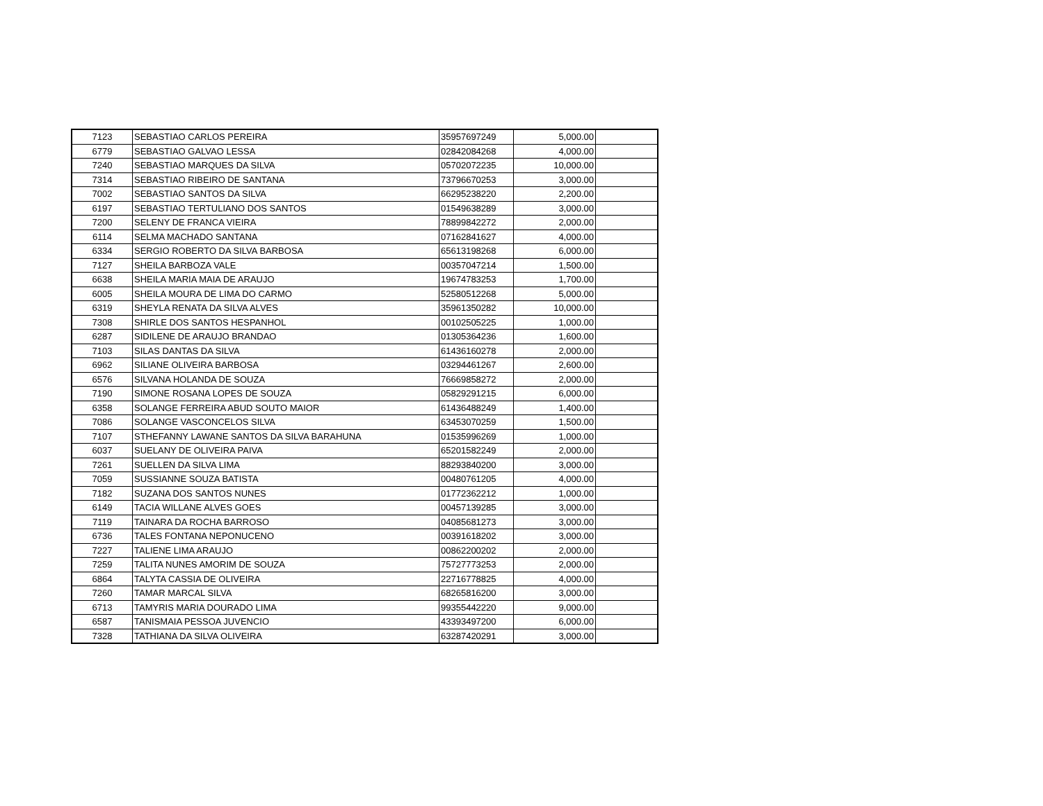| 7123 | SEBASTIAO CARLOS PEREIRA | 35957697249 | 5,000.00 | |
| 6779 | SEBASTIAO GALVAO LESSA | 02842084268 | 4,000.00 | |
| 7240 | SEBASTIAO MARQUES DA SILVA | 05702072235 | 10,000.00 | |
| 7314 | SEBASTIAO RIBEIRO DE SANTANA | 73796670253 | 3,000.00 | |
| 7002 | SEBASTIAO SANTOS DA SILVA | 66295238220 | 2,200.00 | |
| 6197 | SEBASTIAO TERTULIANO DOS SANTOS | 01549638289 | 3,000.00 | |
| 7200 | SELENY DE FRANCA VIEIRA | 78899842272 | 2,000.00 | |
| 6114 | SELMA MACHADO SANTANA | 07162841627 | 4,000.00 | |
| 6334 | SERGIO ROBERTO DA SILVA BARBOSA | 65613198268 | 6,000.00 | |
| 7127 | SHEILA BARBOZA VALE | 00357047214 | 1,500.00 | |
| 6638 | SHEILA MARIA MAIA DE ARAUJO | 19674783253 | 1,700.00 | |
| 6005 | SHEILA MOURA DE LIMA DO CARMO | 52580512268 | 5,000.00 | |
| 6319 | SHEYLA RENATA DA SILVA ALVES | 35961350282 | 10,000.00 | |
| 7308 | SHIRLE DOS SANTOS HESPANHOL | 00102505225 | 1,000.00 | |
| 6287 | SIDILENE DE ARAUJO BRANDAO | 01305364236 | 1,600.00 | |
| 7103 | SILAS DANTAS DA SILVA | 61436160278 | 2,000.00 | |
| 6962 | SILIANE OLIVEIRA BARBOSA | 03294461267 | 2,600.00 | |
| 6576 | SILVANA HOLANDA DE SOUZA | 76669858272 | 2,000.00 | |
| 7190 | SIMONE ROSANA LOPES DE SOUZA | 05829291215 | 6,000.00 | |
| 6358 | SOLANGE FERREIRA ABUD SOUTO MAIOR | 61436488249 | 1,400.00 | |
| 7086 | SOLANGE VASCONCELOS SILVA | 63453070259 | 1,500.00 | |
| 7107 | STHEFANNY LAWANE SANTOS DA SILVA BARAHUNA | 01535996269 | 1,000.00 | |
| 6037 | SUELANY DE OLIVEIRA PAIVA | 65201582249 | 2,000.00 | |
| 7261 | SUELLEN DA SILVA LIMA | 88293840200 | 3,000.00 | |
| 7059 | SUSSIANNE SOUZA BATISTA | 00480761205 | 4,000.00 | |
| 7182 | SUZANA DOS SANTOS NUNES | 01772362212 | 1,000.00 | |
| 6149 | TACIA WILLANE ALVES GOES | 00457139285 | 3,000.00 | |
| 7119 | TAINARA DA ROCHA BARROSO | 04085681273 | 3,000.00 | |
| 6736 | TALES FONTANA NEPONUCENO | 00391618202 | 3,000.00 | |
| 7227 | TALIENE LIMA ARAUJO | 00862200202 | 2,000.00 | |
| 7259 | TALITA NUNES AMORIM DE SOUZA | 75727773253 | 2,000.00 | |
| 6864 | TALYTA CASSIA DE OLIVEIRA | 22716778825 | 4,000.00 | |
| 7260 | TAMAR MARCAL SILVA | 68265816200 | 3,000.00 | |
| 6713 | TAMYRIS MARIA DOURADO LIMA | 99355442220 | 9,000.00 | |
| 6587 | TANISMAIA PESSOA JUVENCIO | 43393497200 | 6,000.00 | |
| 7328 | TATHIANA DA SILVA OLIVEIRA | 63287420291 | 3,000.00 | |